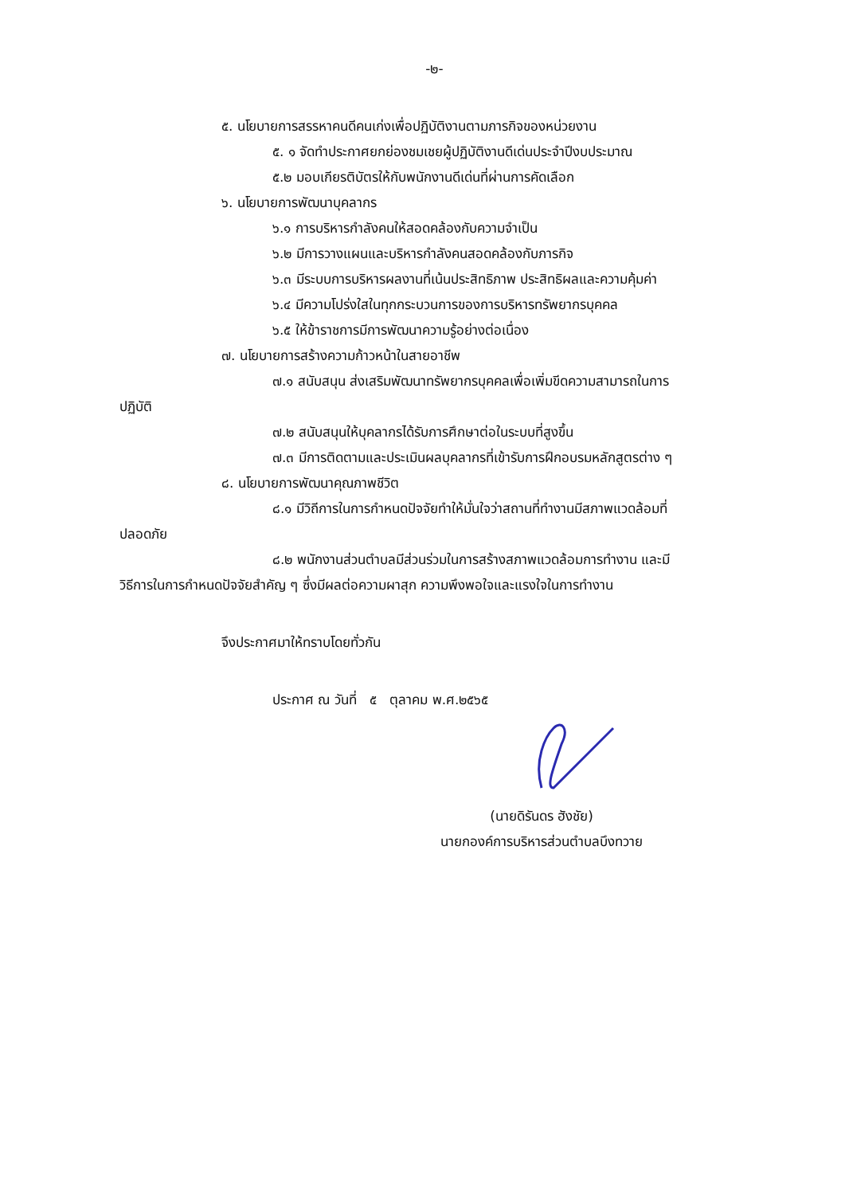-๒-
๕. นโยบายการสรรหาคนดีคนเก่งเพื่อปฏิบัติงานตามภารกิจของหน่วยงาน
๕. ๑ จัดทำประกาศยกย่องชมเชยผู้ปฏิบัติงานดีเด่นประจำปีงบประมาณ
๕.๒ มอบเกียรติบัตรให้กับพนักงานดีเด่นที่ผ่านการคัดเลือก
๖. นโยบายการพัฒนาบุคลากร
๖.๑ การบริหารกำลังคนให้สอดคล้องกับความจำเป็น
๖.๒ มีการวางแผนและบริหารกำลังคนสอดคล้องกับภารกิจ
๖.๓ มีระบบการบริหารผลงานที่เน้นประสิทธิภาพ ประสิทธิผลและความคุ้มค่า
๖.๔ มีความโปร่งใสในทุกกระบวนการของการบริหารทรัพยากรบุคคล
๖.๕ ให้ข้าราชการมีการพัฒนาความรู้อย่างต่อเนื่อง
๗. นโยบายการสร้างความก้าวหน้าในสายอาชีพ
๗.๑ สนับสนุน ส่งเสริมพัฒนาทรัพยากรบุคคลเพื่อเพิ่มขีดความสามารถในการ
ปฏิบัติ
๗.๒ สนับสนุนให้บุคลากรได้รับการศึกษาต่อในระบบที่สูงขึ้น
๗.๓ มีการติดตามและประเมินผลบุคลากรที่เข้ารับการฝึกอบรมหลักสูตรต่าง ๆ
๘. นโยบายการพัฒนาคุณภาพชีวิต
๘.๑ มีวิถีการในการกำหนดปัจจัยทำให้มั่นใจว่าสถานที่ทำงานมีสภาพแวดล้อมที่
ปลอดภัย
๘.๒ พนักงานส่วนตำบลมีส่วนร่วมในการสร้างสภาพแวดล้อมการทำงาน และมี
วิธีการในการกำหนดปัจจัยสำคัญ ๆ ซึ่งมีผลต่อความผาสุก ความพึงพอใจและแรงใจในการทำงาน
จึงประกาศมาให้ทราบโดยทั่วกัน
ประกาศ ณ วันที่ ๕ ตุลาคม พ.ศ.๒๕๖๕
(นายดิรันดร ฮังชัย)
นายกองค์การบริหารส่วนตำบลบึงทวาย